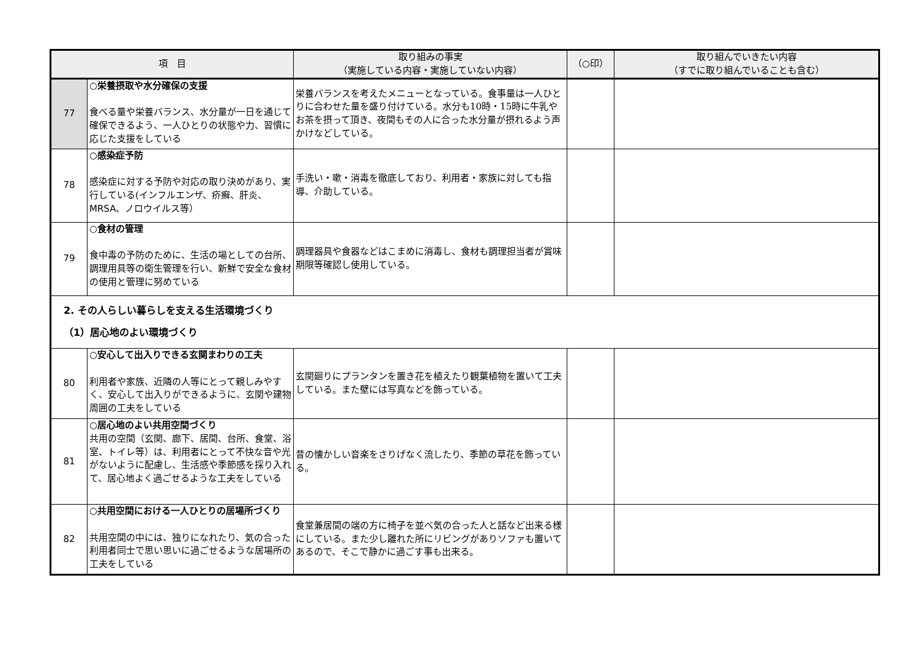| 項 目 | | 取り組みの事実 （実施している内容・実施していない内容） | （○印） | 取り組んでいきたい内容 （すでに取り組んでいることも含む） |
| --- | --- | --- | --- | --- |
| 77 | ○栄養摂取や水分確保の支援 食べる量や栄養バランス、水分量が一日を通じて確保できるよう、一人ひとりの状態や力、習慣に応じた支援をしている | 栄養バランスを考えたメニューとなっている。食事量は一人ひとりに合わせた量を盛り付けている。水分も10時・15時に牛乳やお茶を摂って頂き、夜間もその人に合った水分量が摂れるよう声かけなどしている。 | | |
| 78 | ○感染症予防 感染症に対する予防や対応の取り決めがあり、実行している(インフルエンザ、疥癬、肝炎、MRSA、ノロウイルス等） | 手洗い・嗽・消毒を徹底しており、利用者・家族に対しても指導、介助している。 | | |
| 79 | ○食材の管理 食中毒の予防のために、生活の場としての台所、調理用具等の衛生管理を行い、新鮮で安全な食材の使用と管理に努めている | 調理器具や食器などはこまめに消毒し、食材も調理担当者が賞味期限等確認し使用している。 | | |
| 2. その人らしい暮らしを支える生活環境づくり （1）居心地のよい環境づくり | | | | |
| 80 | ○安心して出入りできる玄関まわりの工夫 利用者や家族、近隣の人等にとって親しみやすく、安心して出入りができるように、玄関や建物周囲の工夫をしている | 玄関廻りにプランタンを置き花を植えたり観葉植物を置いて工夫している。また壁には写真などを飾っている。 | | |
| 81 | ○居心地のよい共用空間づくり 共用の空間（玄関、廊下、居間、台所、食堂、浴室、トイレ等）は、利用者にとって不快な音や光がないように配慮し、生活感や季節感を採り入れて、居心地よく過ごせるような工夫をしている | 昔の懐かしい音楽をさりげなく流したり、季節の草花を飾っている。 | | |
| 82 | ○共用空間における一人ひとりの居場所づくり 共用空間の中には、独りになれたり、気の合った利用者同士で思い思いに過ごせるような居場所の工夫をしている | 食堂兼居間の端の方に椅子を並べ気の合った人と話など出来る様にしている。また少し離れた所にリビングがありソファも置いてあるので、そこで静かに過ごす事も出来る。 | | |